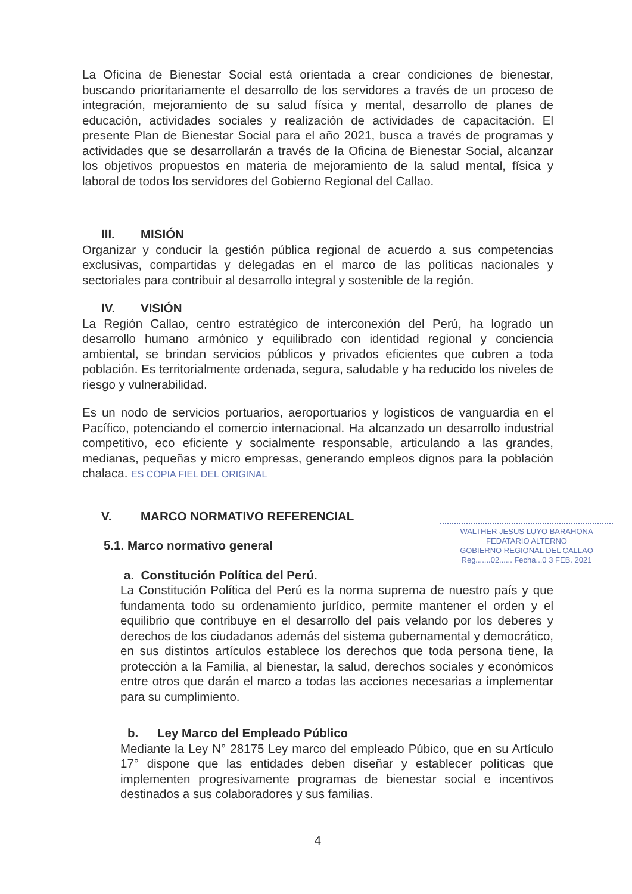La Oficina de Bienestar Social está orientada a crear condiciones de bienestar, buscando prioritariamente el desarrollo de los servidores a través de un proceso de integración, mejoramiento de su salud física y mental, desarrollo de planes de educación, actividades sociales y realización de actividades de capacitación. El presente Plan de Bienestar Social para el año 2021, busca a través de programas y actividades que se desarrollarán a través de la Oficina de Bienestar Social, alcanzar los objetivos propuestos en materia de mejoramiento de la salud mental, física y laboral de todos los servidores del Gobierno Regional del Callao.
III. MISIÓN
Organizar y conducir la gestión pública regional de acuerdo a sus competencias exclusivas, compartidas y delegadas en el marco de las políticas nacionales y sectoriales para contribuir al desarrollo integral y sostenible de la región.
IV. VISIÓN
La Región Callao, centro estratégico de interconexión del Perú, ha logrado un desarrollo humano armónico y equilibrado con identidad regional y conciencia ambiental, se brindan servicios públicos y privados eficientes que cubren a toda población. Es territorialmente ordenada, segura, saludable y ha reducido los niveles de riesgo y vulnerabilidad.
Es un nodo de servicios portuarios, aeroportuarios y logísticos de vanguardia en el Pacífico, potenciando el comercio internacional. Ha alcanzado un desarrollo industrial competitivo, eco eficiente y socialmente responsable, articulando a las grandes, medianas, pequeñas y micro empresas, generando empleos dignos para la población chalaca. ES COPIA FIEL DEL ORIGINAL
V. MARCO NORMATIVO REFERENCIAL
WALTHER JESUS LUYO BARAHONA
FEDATARIO ALTERNO
GOBIERNO REGIONAL DEL CALLAO
Reg.......02...... Fecha...0 3 FEB. 2021
5.1. Marco normativo general
a. Constitución Política del Perú.
La Constitución Política del Perú es la norma suprema de nuestro país y que fundamenta todo su ordenamiento jurídico, permite mantener el orden y el equilibrio que contribuye en el desarrollo del país velando por los deberes y derechos de los ciudadanos además del sistema gubernamental y democrático, en sus distintos artículos establece los derechos que toda persona tiene, la protección a la Familia, al bienestar, la salud, derechos sociales y económicos entre otros que darán el marco a todas las acciones necesarias a implementar para su cumplimiento.
b. Ley Marco del Empleado Público
Mediante la Ley N° 28175 Ley marco del empleado Púbico, que en su Artículo 17° dispone que las entidades deben diseñar y establecer políticas que implementen progresivamente programas de bienestar social e incentivos destinados a sus colaboradores y sus familias.
4